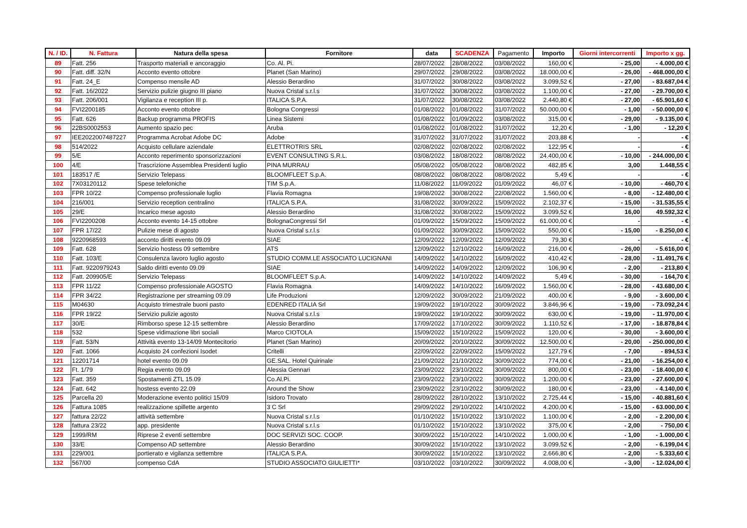| N. / ID. | N. Fattura | Natura della spesa | Fornitore | data | SCADENZA | Pagamento | Importo | Giorni intercorrenti | Importo x gg. |
| --- | --- | --- | --- | --- | --- | --- | --- | --- | --- |
| 89 | Fatt. 256 | Trasporto materiali e ancoraggio | Co. Al. Pi. | 28/07/2022 | 28/08/2022 | 03/08/2022 | 160,00 € | - 25,00 | - 4.000,00 € |
| 90 | Fatt. diff. 32/N | Acconto evento ottobre | Planet (San Marino) | 29/07/2022 | 29/08/2022 | 03/08/2022 | 18.000,00 € | - 26,00 | - 468.000,00 € |
| 91 | Fatt. 24_E | Compenso mensile AD | Alessio Berardino | 31/07/2022 | 30/08/2022 | 03/08/2022 | 3.099,52 € | - 27,00 | - 83.687,04 € |
| 92 | Fatt. 16/2022 | Servizio pulizie giugno III piano | Nuova Cristal s.r.l.s | 31/07/2022 | 30/08/2022 | 03/08/2022 | 1.100,00 € | - 27,00 | - 29.700,00 € |
| 93 | Fatt. 206/001 | Vigilanza e reception III p. | ITALICA S.P.A. | 31/07/2022 | 30/08/2022 | 03/08/2022 | 2.440,80 € | - 27,00 | - 65.901,60 € |
| 94 | FVI2200185 | Acconto evento ottobre | Bologna Congressi | 01/08/2022 | 01/08/2022 | 31/07/2022 | 50.000,00 € | - 1,00 | - 50.000,00 € |
| 95 | Fatt. 626 | Backup programma PROFIS | Linea Sistemi | 01/08/2022 | 01/09/2022 | 03/08/2022 | 315,00 € | - 29,00 | - 9.135,00 € |
| 96 | 22BS0002553 | Aumento spazio pec | Aruba | 01/08/2022 | 01/08/2022 | 31/07/2022 | 12,20 € | - 1,00 | - 12,20 € |
| 97 | IEE2022007487227 | Programma Acrobat Adobe DC | Adobe | 31/07/2022 | 31/07/2022 | 31/07/2022 | 203,88 € | - | - € |
| 98 | 514/2022 | Acquisto cellulare aziendale | ELETTROTRIS SRL | 02/08/2022 | 02/08/2022 | 02/08/2022 | 122,95 € | - | - € |
| 99 | 5/E | Acconto reperimento sponsorizzazioni | EVENT CONSULTING S.R.L. | 03/08/2022 | 18/08/2022 | 08/08/2022 | 24.400,00 € | - 10,00 | - 244.000,00 € |
| 100 | 4/E | Trascrizione Assemblea Presidenti luglio | PINA MURRAU | 05/08/2022 | 05/08/2022 | 08/08/2022 | 482,85 € | 3,00 | 1.448,55 € |
| 101 | 183517 /E | Servizio Telepass | BLOOMFLEET S.p.A. | 08/08/2022 | 08/08/2022 | 08/08/2022 | 5,49 € | - | - € |
| 102 | 7X03120112 | Spese telefoniche | TIM S.p.A. | 11/08/2022 | 11/09/2022 | 01/09/2022 | 46,07 € | - 10,00 | - 460,70 € |
| 103 | FPR 10/22 | Compenso professionale luglio | Flavia Romagna | 19/08/2022 | 30/08/2022 | 22/08/2022 | 1.560,00 € | - 8,00 | - 12.480,00 € |
| 104 | 216/001 | Servizio reception centralino | ITALICA S.P.A. | 31/08/2022 | 30/09/2022 | 15/09/2022 | 2.102,37 € | - 15,00 | - 31.535,55 € |
| 105 | 29/E | Incarico mese agosto | Alessio Berardino | 31/08/2022 | 30/08/2022 | 15/09/2022 | 3.099,52 € | 16,00 | 49.592,32 € |
| 106 | FVI2200208 | Acconto evento 14-15 ottobre | BolognaCongressi Srl | 01/09/2022 | 15/09/2022 | 15/09/2022 | 61.000,00 € | - | - € |
| 107 | FPR 17/22 | Pulizie mese di agosto | Nuova Cristal s.r.l.s | 01/09/2022 | 30/09/2022 | 15/09/2022 | 550,00 € | - 15,00 | - 8.250,00 € |
| 108 | 9220968593 | acconto diritti evento 09.09 | SIAE | 12/09/2022 | 12/09/2022 | 12/09/2022 | 79,30 € | - | - € |
| 109 | Fatt. 628 | Servizio hostess 09 settembre | ATS | 12/09/2022 | 12/10/2022 | 16/09/2022 | 216,00 € | - 26,00 | - 5.616,00 € |
| 110 | Fatt. 103/E | Consulenza lavoro luglio agosto | STUDIO COMM.LE ASSOCIATO LUCIGNANI | 14/09/2022 | 14/10/2022 | 16/09/2022 | 410,42 € | - 28,00 | - 11.491,76 € |
| 111 | Fatt. 9220979243 | Saldo diritti evento 09.09 | SIAE | 14/09/2022 | 14/09/2022 | 12/09/2022 | 106,90 € | - 2,00 | - 213,80 € |
| 112 | Fatt. 209905/E | Servizio Telepass | BLOOMFLEET S.p.A. | 14/09/2022 | 14/10/2022 | 14/09/2022 | 5,49 € | - 30,00 | - 164,70 € |
| 113 | FPR 11/22 | Compenso professionale AGOSTO | Flavia Romagna | 14/09/2022 | 14/10/2022 | 16/09/2022 | 1.560,00 € | - 28,00 | - 43.680,00 € |
| 114 | FPR 34/22 | Registrazione per streaming 09.09 | Life Produzioni | 12/09/2022 | 30/09/2022 | 21/09/2022 | 400,00 € | - 9,00 | - 3.600,00 € |
| 115 | M04630 | Acquisto trimestrale buoni pasto | EDENRED ITALIA Srl | 19/09/2022 | 19/10/2022 | 30/09/2022 | 3.846,96 € | - 19,00 | - 73.092,24 € |
| 116 | FPR 19/22 | Servizio pulizie agosto | Nuova Cristal s.r.l.s | 19/09/2022 | 19/10/2022 | 30/09/2022 | 630,00 € | - 19,00 | - 11.970,00 € |
| 117 | 30/E | Rimborso spese 12-15 settembre | Alessio Berardino | 17/09/2022 | 17/10/2022 | 30/09/2022 | 1.110,52 € | - 17,00 | - 18.878,84 € |
| 118 | 532 | Spese vidimazione libri sociali | Marco CIOTOLA | 15/09/2022 | 15/10/2022 | 15/09/2022 | 120,00 € | - 30,00 | - 3.600,00 € |
| 119 | Fatt. 53/N | Attività evento 13-14/09 Montecitorio | Planet (San Marino) | 20/09/2022 | 20/10/2022 | 30/09/2022 | 12.500,00 € | - 20,00 | - 250.000,00 € |
| 120 | Fatt. 1066 | Acquisto 24 confezioni Isodet | Critelli | 22/09/2022 | 22/09/2022 | 15/09/2022 | 127,79 € | - 7,00 | - 894,53 € |
| 121 | 12201714 | hotel evento 09.09 | GE.SAL. Hotel Quirinale | 21/09/2022 | 21/10/2022 | 30/09/2022 | 774,00 € | - 21,00 | - 16.254,00 € |
| 122 | Ft. 1/79 | Regia evento 09.09 | Alessia Gennari | 23/09/2022 | 23/10/2022 | 30/09/2022 | 800,00 € | - 23,00 | - 18.400,00 € |
| 123 | Fatt. 359 | Spostamenti ZTL 15.09 | Co.Al.Pi. | 23/09/2022 | 23/10/2022 | 30/09/2022 | 1.200,00 € | - 23,00 | - 27.600,00 € |
| 124 | Fatt. 642 | hostess evento 22.09 | Around the Show | 23/09/2022 | 23/10/2022 | 30/09/2022 | 180,00 € | - 23,00 | - 4.140,00 € |
| 125 | Parcella 20 | Moderazione evento politici 15/09 | Isidoro Trovato | 28/09/2022 | 28/10/2022 | 13/10/2022 | 2.725,44 € | - 15,00 | - 40.881,60 € |
| 126 | Fattura 1085 | realizzazione spillette argento | 3 C Srl | 29/09/2022 | 29/10/2022 | 14/10/2022 | 4.200,00 € | - 15,00 | - 63.000,00 € |
| 127 | fattura 22/22 | attività settembre | Nuova Cristal s.r.l.s | 01/10/2022 | 15/10/2022 | 13/10/2022 | 1.100,00 € | - 2,00 | - 2.200,00 € |
| 128 | fattura 23/22 | app. presidente | Nuova Cristal s.r.l.s | 01/10/2022 | 15/10/2022 | 13/10/2022 | 375,00 € | - 2,00 | - 750,00 € |
| 129 | 1999/RM | Riprese 2 eventi settembre | DOC SERVIZI SOC. COOP. | 30/09/2022 | 15/10/2022 | 14/10/2022 | 1.000,00 € | - 1,00 | - 1.000,00 € |
| 130 | 33/E | Compenso AD settembre | Alessio Berardino | 30/09/2022 | 15/10/2022 | 13/10/2022 | 3.099,52 € | - 2,00 | - 6.199,04 € |
| 131 | 229/001 | portierato e vigilanza settembre | ITALICA S.P.A. | 30/09/2022 | 15/10/2022 | 13/10/2022 | 2.666,80 € | - 2,00 | - 5.333,60 € |
| 132 | 567/00 | compenso CdA | STUDIO ASSOCIATO GIULIETTI* | 03/10/2022 | 03/10/2022 | 30/09/2022 | 4.008,00 € | - 3,00 | - 12.024,00 € |